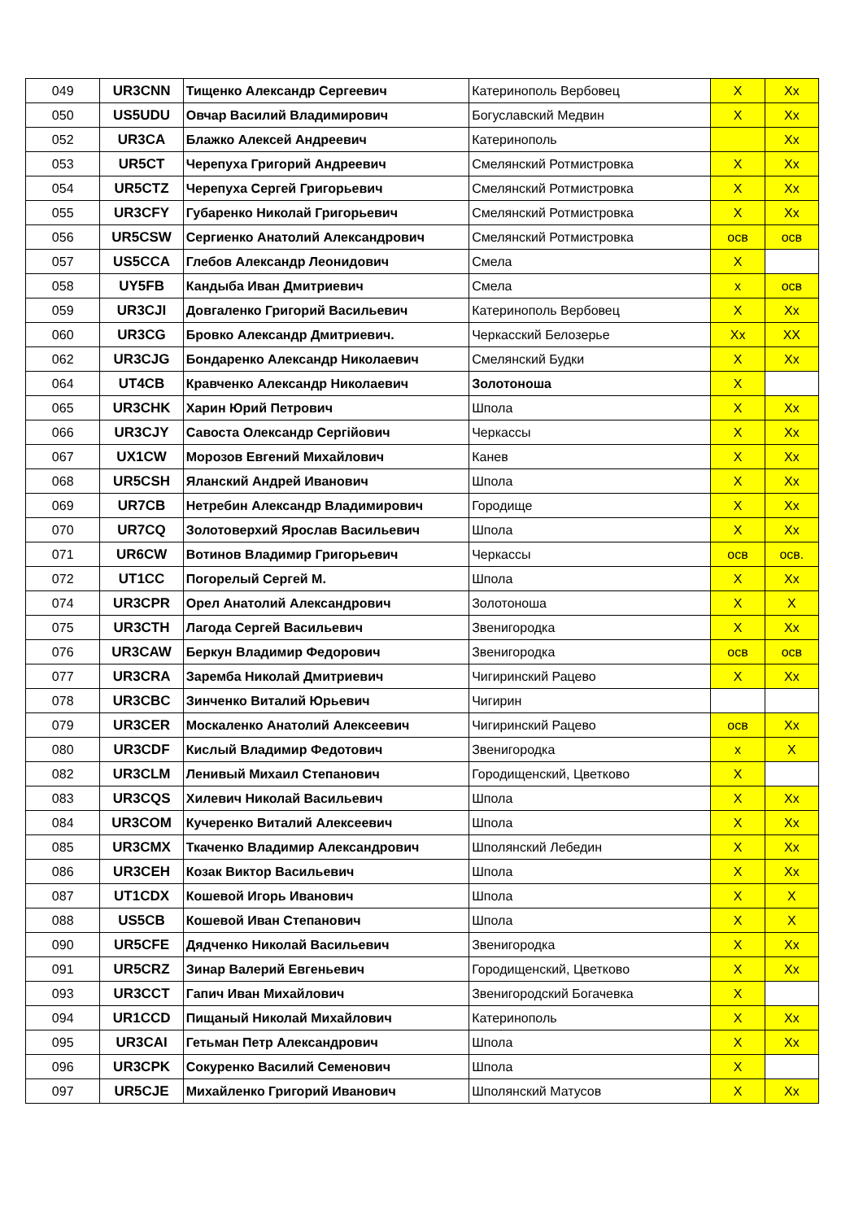| 049 | UR3CNN | Тищенко Александр Сергеевич | Катеринополь Вербовец | X | Xx |
| 050 | US5UDU | Овчар Василий Владимирович | Богуславский Медвин | X | Xx |
| 052 | UR3CA | Блажко Алексей Андреевич | Катеринополь | | Xx |
| 053 | UR5CT | Черепуха Григорий Андреевич | Смелянский Ротмистровка | X | Xx |
| 054 | UR5CTZ | Черепуха Сергей Григорьевич | Смелянский Ротмистровка | X | Xx |
| 055 | UR3CFY | Губаренко Николай Григорьевич | Смелянский Ротмистровка | X | Xx |
| 056 | UR5CSW | Сергиенко Анатолий Александрович | Смелянский Ротмистровка | осв | осв |
| 057 | US5CCA | Глебов Александр Леонидович | Смела | X | |
| 058 | UY5FB | Кандыба Иван Дмитриевич | Смела | x | осв |
| 059 | UR3CJI | Довгаленко Григорий Васильевич | Катеринополь Вербовец | X | Xx |
| 060 | UR3CG | Бровко Александр Дмитриевич. | Черкасский Белозерье | Xx | XX |
| 062 | UR3CJG | Бондаренко Александр Николаевич | Смелянский Будки | X | Xx |
| 064 | UT4CB | Кравченко Александр Николаевич | Золотоноша | X | |
| 065 | UR3CHK | Харин Юрий Петрович | Шпола | X | Xx |
| 066 | UR3CJY | Савоста Олександр Сергійович | Черкассы | X | Xx |
| 067 | UX1CW | Морозов Евгений Михайлович | Канев | X | Xx |
| 068 | UR5CSH | Яланский Андрей Иванович | Шпола | X | Xx |
| 069 | UR7CB | Нетребин Александр Владимирович | Городище | X | Xx |
| 070 | UR7CQ | Золотоверхий Ярослав Васильевич | Шпола | X | Xx |
| 071 | UR6CW | Вотинов Владимир Григорьевич | Черкассы | осв | осв. |
| 072 | UT1CC | Погорелый Сергей М. | Шпола | X | Xx |
| 074 | UR3CPR | Орел Анатолий Александрович | Золотоноша | X | X |
| 075 | UR3CTH | Лагода Сергей Васильевич | Звенигородка | X | Xx |
| 076 | UR3CAW | Беркун Владимир Федорович | Звенигородка | осв | осв |
| 077 | UR3CRA | Заремба Николай Дмитриевич | Чигиринский Рацево | X | Xx |
| 078 | UR3CBC | Зинченко Виталий Юрьевич | Чигирин | | |
| 079 | UR3CER | Москаленко Анатолий Алексеевич | Чигиринский Рацево | осв | Xx |
| 080 | UR3CDF | Кислый Владимир Федотович | Звенигородка | x | X |
| 082 | UR3CLM | Ленивый Михаил Степанович | Городищенский, Цветково | X | |
| 083 | UR3CQS | Хилевич Николай Васильевич | Шпола | X | Xx |
| 084 | UR3COM | Кучеренко Виталий Алексеевич | Шпола | X | Xx |
| 085 | UR3CMX | Ткаченко Владимир Александрович | Шполянский Лебедин | X | Xx |
| 086 | UR3CEH | Козак Виктор Васильевич | Шпола | X | Xx |
| 087 | UT1CDX | Кошевой Игорь Иванович | Шпола | X | X |
| 088 | US5CB | Кошевой Иван Степанович | Шпола | X | X |
| 090 | UR5CFE | Дядченко Николай Васильевич | Звенигородка | X | Xx |
| 091 | UR5CRZ | Зинар Валерий Евгеньевич | Городищенский, Цветково | X | Xx |
| 093 | UR3CCT | Гапич Иван Михайлович | Звенигородский Богачевка | X | |
| 094 | UR1CCD | Пищаный Николай Михайлович | Катеринополь | X | Xx |
| 095 | UR3CAI | Гетьман Петр Александрович | Шпола | X | Xx |
| 096 | UR3CPK | Сокуренко Василий Семенович | Шпола | X | |
| 097 | UR5CJE | Михайленко Григорий Иванович | Шполянский Матусов | X | Xx |